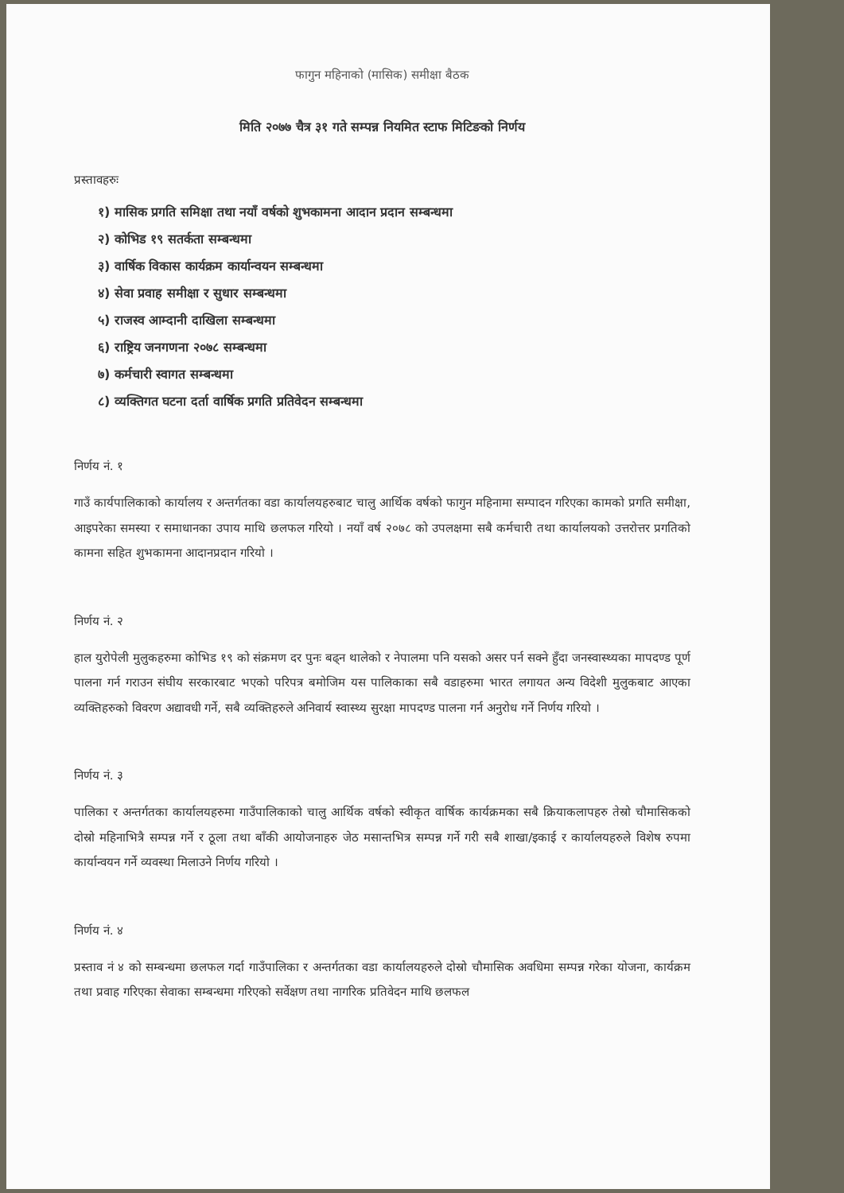फागुन महिनाको (मासिक) समीक्षा बैठक
मिति २०७७ चैत्र ३१ गते सम्पन्न नियमित स्टाफ मिटिङको निर्णय
प्रस्तावहरुः
१) मासिक प्रगति समिक्षा तथा नयाँ वर्षको शुभकामना आदान प्रदान सम्बन्धमा
२) कोभिड १९ सतर्कता सम्बन्धमा
३) वार्षिक विकास कार्यक्रम कार्यान्वयन सम्बन्धमा
४) सेवा प्रवाह समीक्षा र सुधार सम्बन्धमा
५) राजस्व आम्दानी दाखिला सम्बन्धमा
६) राष्ट्रिय जनगणना २०७८ सम्बन्धमा
७) कर्मचारी स्वागत सम्बन्धमा
८) व्यक्तिगत घटना दर्ता वार्षिक प्रगति प्रतिवेदन सम्बन्धमा
निर्णय नं. १
गाउँ कार्यपालिकाको कार्यालय र अन्तर्गतका वडा कार्यालयहरुबाट चालु आर्थिक वर्षको फागुन महिनामा सम्पादन गरिएका कामको प्रगति समीक्षा, आइपरेका समस्या र समाधानका उपाय माथि छलफल गरियो । नयाँ वर्ष २०७८ को उपलक्षमा सबै कर्मचारी तथा कार्यालयको उत्तरोत्तर प्रगतिको कामना सहित शुभकामना आदानप्रदान गरियो ।
निर्णय नं. २
हाल युरोपेली मुलुकहरुमा कोभिड १९ को संक्रमण दर पुनः बढ्न थालेको र नेपालमा पनि यसको असर पर्न सक्ने हुँदा जनस्वास्थ्यका मापदण्ड पूर्ण पालना गर्न गराउन संघीय सरकारबाट भएको परिपत्र बमोजिम यस पालिकाका सबै वडाहरुमा भारत लगायत अन्य विदेशी मुलुकबाट आएका व्यक्तिहरुको विवरण अद्यावधी गर्ने, सबै व्यक्तिहरुले अनिवार्य स्वास्थ्य सुरक्षा मापदण्ड पालना गर्न अनुरोध गर्ने निर्णय गरियो ।
निर्णय नं. ३
पालिका र अन्तर्गतका कार्यालयहरुमा गाउँपालिकाको चालु आर्थिक वर्षको स्वीकृत वार्षिक कार्यक्रमका सबै क्रियाकलापहरु तेस्रो चौमासिकको दोस्रो महिनाभित्रै सम्पन्न गर्ने र ठूला तथा बाँकी आयोजनाहरु जेठ मसान्तभित्र सम्पन्न गर्ने गरी सबै शाखा/इकाई र कार्यालयहरुले विशेष रुपमा कार्यान्वयन गर्ने व्यवस्था मिलाउने निर्णय गरियो ।
निर्णय नं. ४
प्रस्ताव नं ४ को सम्बन्धमा छलफल गर्दा गाउँपालिका र अन्तर्गतका वडा कार्यालयहरुले दोस्रो चौमासिक अवधिमा सम्पन्न गरेका योजना, कार्यक्रम तथा प्रवाह गरिएका सेवाका सम्बन्धमा गरिएको सर्वेक्षण तथा नागरिक प्रतिवेदन माथि छलफल